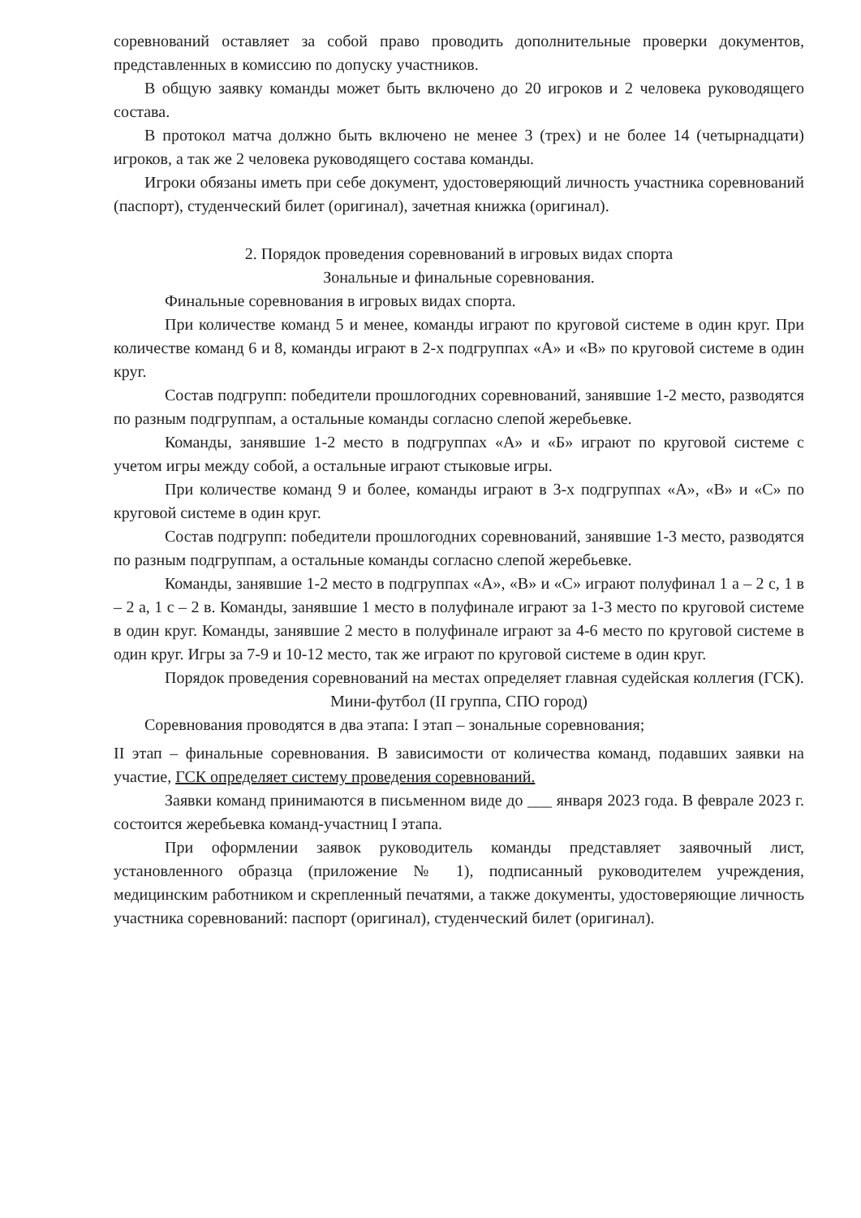соревнований оставляет за собой право проводить дополнительные проверки документов, представленных в комиссию по допуску участников.
В общую заявку команды может быть включено до 20 игроков и 2 человека руководящего состава.
В протокол матча должно быть включено не менее 3 (трех) и не более 14 (четырнадцати) игроков, а так же 2 человека руководящего состава команды.
Игроки обязаны иметь при себе документ, удостоверяющий личность участника соревнований (паспорт), студенческий билет (оригинал), зачетная книжка (оригинал).
2. Порядок проведения соревнований в игровых видах спорта
Зональные и финальные соревнования.
Финальные соревнования в игровых видах спорта.
При количестве команд 5 и менее, команды играют по круговой системе в один круг. При количестве команд 6 и 8, команды играют в 2-х подгруппах «А» и «В» по круговой системе в один круг.
Состав подгрупп: победители прошлогодних соревнований, занявшие 1-2 место, разводятся по разным подгруппам, а остальные команды согласно слепой жеребьевке.
Команды, занявшие 1-2 место в подгруппах «А» и «Б» играют по круговой системе с учетом игры между собой, а остальные играют стыковые игры.
При количестве команд 9 и более, команды играют в 3-х подгруппах «А», «В» и «С» по круговой системе в один круг.
Состав подгрупп: победители прошлогодних соревнований, занявшие 1-3 место, разводятся по разным подгруппам, а остальные команды согласно слепой жеребьевке.
Команды, занявшие 1-2 место в подгруппах «А», «В» и «С» играют полуфинал 1 а – 2 с, 1 в – 2 а, 1 с – 2 в. Команды, занявшие 1 место в полуфинале играют за 1-3 место по круговой системе в один круг. Команды, занявшие 2 место в полуфинале играют за 4-6 место по круговой системе в один круг. Игры за 7-9 и 10-12 место, так же играют по круговой системе в один круг.
Порядок проведения соревнований на местах определяет главная судейская коллегия (ГСК).
Мини-футбол (II группа, СПО город)
Соревнования проводятся в два этапа: I этап – зональные соревнования;
II этап – финальные соревнования. В зависимости от количества команд, подавших заявки на участие, ГСК определяет систему проведения соревнований.
Заявки команд принимаются в письменном виде до ___ января 2023 года. В феврале 2023 г. состоится жеребьевка команд-участниц I этапа.
При оформлении заявок руководитель команды представляет заявочный лист, установленного образца (приложение № 1), подписанный руководителем учреждения, медицинским работником и скрепленный печатями, а также документы, удостоверяющие личность участника соревнований: паспорт (оригинал), студенческий билет (оригинал).